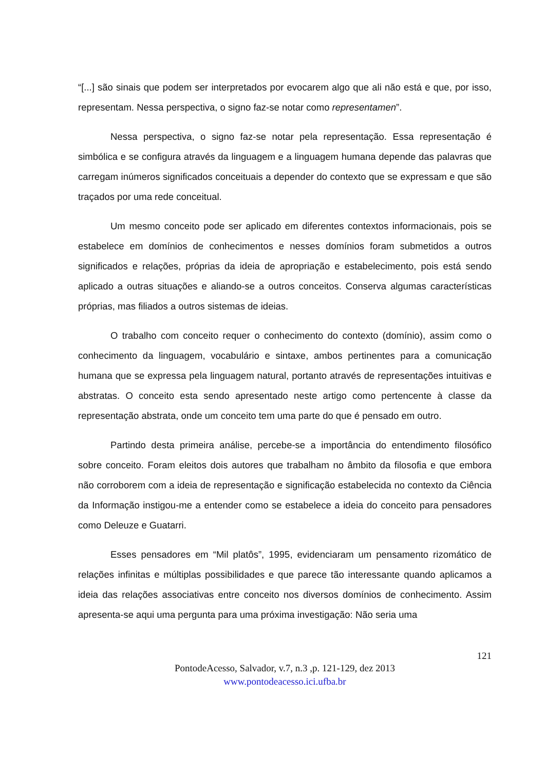“[...] são sinais que podem ser interpretados por evocarem algo que ali não está e que, por isso, representam. Nessa perspectiva, o signo faz-se notar como representamen”.
Nessa perspectiva, o signo faz-se notar pela representação. Essa representação é simbólica e se configura através da linguagem e a linguagem humana depende das palavras que carregam inúmeros significados conceituais a depender do contexto que se expressam e que são traçados por uma rede conceitual.
Um mesmo conceito pode ser aplicado em diferentes contextos informacionais, pois se estabelece em domínios de conhecimentos e nesses domínios foram submetidos a outros significados e relações, próprias da ideia de apropriação e estabelecimento, pois está sendo aplicado a outras situações e aliando-se a outros conceitos. Conserva algumas características próprias, mas filiados a outros sistemas de ideias.
O trabalho com conceito requer o conhecimento do contexto (domínio), assim como o conhecimento da linguagem, vocabulário e sintaxe, ambos pertinentes para a comunicação humana que se expressa pela linguagem natural, portanto através de representações intuitivas e abstratas. O conceito esta sendo apresentado neste artigo como pertencente à classe da representação abstrata, onde um conceito tem uma parte do que é pensado em outro.
Partindo desta primeira análise, percebe-se a importância do entendimento filosófico sobre conceito. Foram eleitos dois autores que trabalham no âmbito da filosofia e que embora não corroborem com a ideia de representação e significação estabelecida no contexto da Ciência da Informação instigou-me a entender como se estabelece a ideia do conceito para pensadores como Deleuze e Guatarri.
Esses pensadores em “Mil platôs”, 1995, evidenciaram um pensamento rizomático de relações infinitas e múltiplas possibilidades e que parece tão interessante quando aplicamos a ideia das relações associativas entre conceito nos diversos domínios de conhecimento. Assim apresenta-se aqui uma pergunta para uma próxima investigação: Não seria uma
121
PontodeAcesso, Salvador, v.7, n.3 ,p. 121-129, dez 2013
www.pontodeacesso.ici.ufba.br